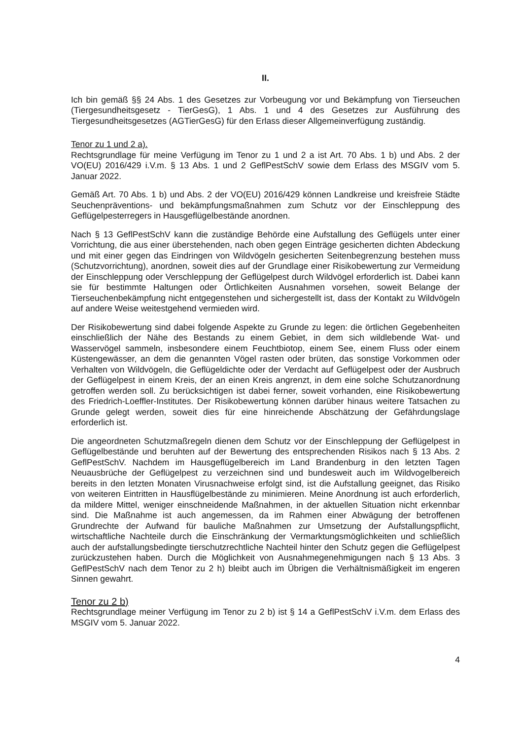II.
Ich bin gemäß §§ 24 Abs. 1 des Gesetzes zur Vorbeugung vor und Bekämpfung von Tierseuchen (Tiergesundheitsgesetz - TierGesG), 1 Abs. 1 und 4 des Gesetzes zur Ausführung des Tiergesundheitsgesetzes (AGTierGesG) für den Erlass dieser Allgemeinverfügung zuständig.
Tenor zu 1 und 2 a).
Rechtsgrundlage für meine Verfügung im Tenor zu 1 und 2 a ist Art. 70 Abs. 1 b) und Abs. 2 der VO(EU) 2016/429 i.V.m. § 13 Abs. 1 und 2 GeflPestSchV sowie dem Erlass des MSGIV vom 5. Januar 2022.
Gemäß Art. 70 Abs. 1 b) und Abs. 2 der VO(EU) 2016/429 können Landkreise und kreisfreie Städte Seuchenpräventions- und bekämpfungsmaßnahmen zum Schutz vor der Einschleppung des Geflügelpesterregers in Hausgeflügelbestände anordnen.
Nach § 13 GeflPestSchV kann die zuständige Behörde eine Aufstallung des Geflügels unter einer Vorrichtung, die aus einer überstehenden, nach oben gegen Einträge gesicherten dichten Abdeckung und mit einer gegen das Eindringen von Wildvögeln gesicherten Seitenbegrenzung bestehen muss (Schutzvorrichtung), anordnen, soweit dies auf der Grundlage einer Risikobewertung zur Vermeidung der Einschleppung oder Verschleppung der Geflügelpest durch Wildvögel erforderlich ist. Dabei kann sie für bestimmte Haltungen oder Örtlichkeiten Ausnahmen vorsehen, soweit Belange der Tierseuchenbekämpfung nicht entgegenstehen und sichergestellt ist, dass der Kontakt zu Wildvögeln auf andere Weise weitestgehend vermieden wird.
Der Risikobewertung sind dabei folgende Aspekte zu Grunde zu legen: die örtlichen Gegebenheiten einschließlich der Nähe des Bestands zu einem Gebiet, in dem sich wildlebende Wat- und Wasservögel sammeln, insbesondere einem Feuchtbiotop, einem See, einem Fluss oder einem Küstengewässer, an dem die genannten Vögel rasten oder brüten, das sonstige Vorkommen oder Verhalten von Wildvögeln, die Geflügeldichte oder der Verdacht auf Geflügelpest oder der Ausbruch der Geflügelpest in einem Kreis, der an einen Kreis angrenzt, in dem eine solche Schutzanordnung getroffen werden soll. Zu berücksichtigen ist dabei ferner, soweit vorhanden, eine Risikobewertung des Friedrich-Loeffler-Institutes. Der Risikobewertung können darüber hinaus weitere Tatsachen zu Grunde gelegt werden, soweit dies für eine hinreichende Abschätzung der Gefährdungslage erforderlich ist.
Die angeordneten Schutzmaßregeln dienen dem Schutz vor der Einschleppung der Geflügelpest in Geflügelbestände und beruhten auf der Bewertung des entsprechenden Risikos nach § 13 Abs. 2 GeflPestSchV. Nachdem im Hausgeflügelbereich im Land Brandenburg in den letzten Tagen Neuausbrüche der Geflügelpest zu verzeichnen sind und bundesweit auch im Wildvogelbereich bereits in den letzten Monaten Virusnachweise erfolgt sind, ist die Aufstallung geeignet, das Risiko von weiteren Eintritten in Hausflügelbestände zu minimieren. Meine Anordnung ist auch erforderlich, da mildere Mittel, weniger einschneidende Maßnahmen, in der aktuellen Situation nicht erkennbar sind. Die Maßnahme ist auch angemessen, da im Rahmen einer Abwägung der betroffenen Grundrechte der Aufwand für bauliche Maßnahmen zur Umsetzung der Aufstallungspflicht, wirtschaftliche Nachteile durch die Einschränkung der Vermarktungsmöglichkeiten und schließlich auch der aufstallungsbedingte tierschutzrechtliche Nachteil hinter den Schutz gegen die Geflügelpest zurückzustehen haben. Durch die Möglichkeit von Ausnahmegenehmigungen nach § 13 Abs. 3 GeflPestSchV nach dem Tenor zu 2 h) bleibt auch im Übrigen die Verhältnismäßigkeit im engeren Sinnen gewahrt.
Tenor zu 2 b)
Rechtsgrundlage meiner Verfügung im Tenor zu 2 b) ist § 14 a GeflPestSchV i.V.m. dem Erlass des MSGIV vom 5. Januar 2022.
4